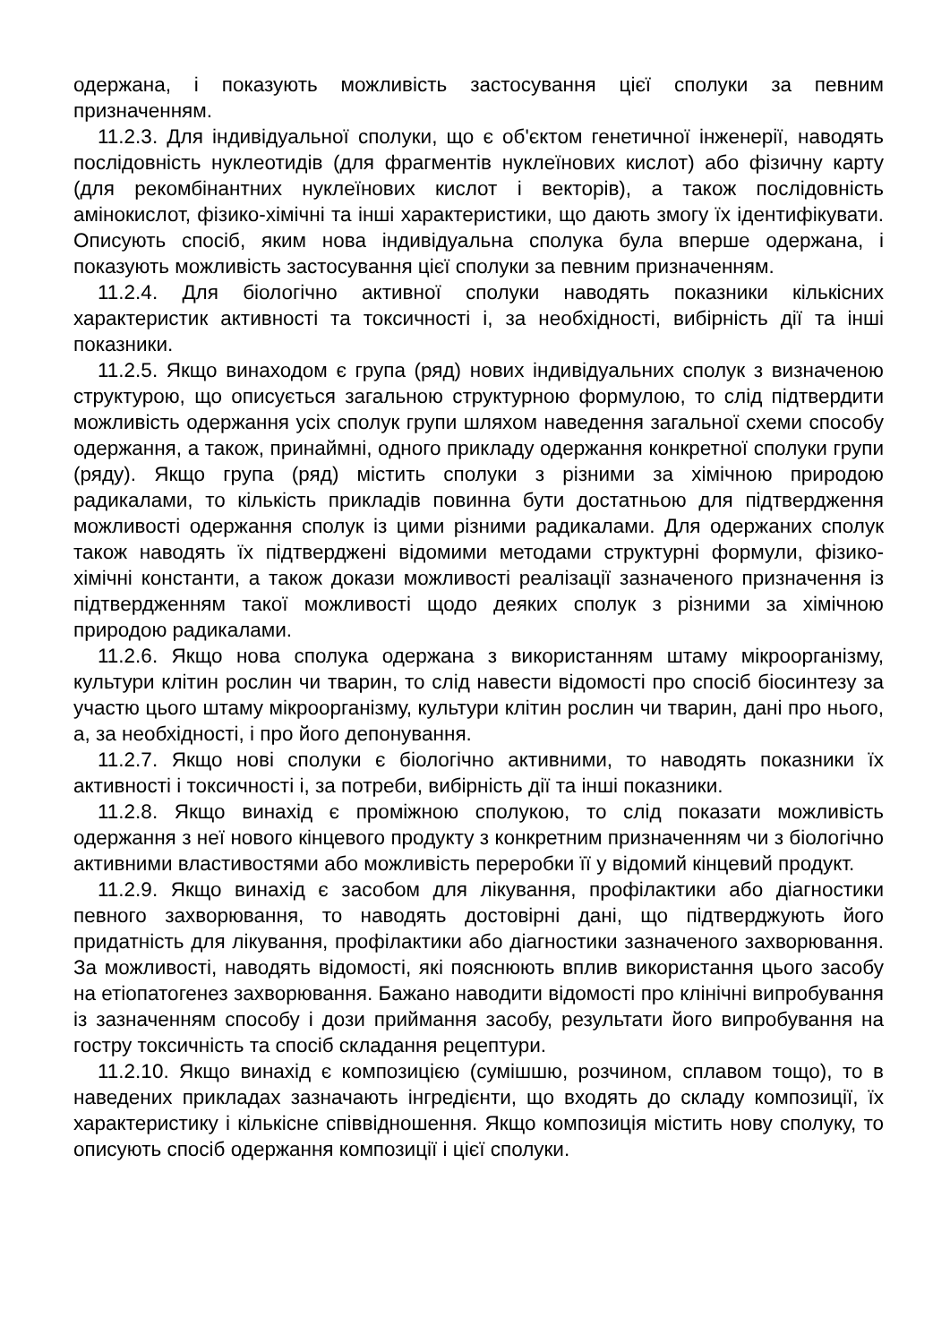одержана, і показують можливість застосування цієї сполуки за певним призначенням.
11.2.3. Для індивідуальної сполуки, що є об'єктом генетичної інженерії, наводять послідовність нуклеотидів (для фрагментів нуклеїнових кислот) або фізичну карту (для рекомбінантних нуклеїнових кислот і векторів), а також послідовність амінокислот, фізико-хімічні та інші характеристики, що дають змогу їх ідентифікувати. Описують спосіб, яким нова індивідуальна сполука була вперше одержана, і показують можливість застосування цієї сполуки за певним призначенням.
11.2.4. Для біологічно активної сполуки наводять показники кількісних характеристик активності та токсичності і, за необхідності, вибірність дії та інші показники.
11.2.5. Якщо винаходом є група (ряд) нових індивідуальних сполук з визначеною структурою, що описується загальною структурною формулою, то слід підтвердити можливість одержання усіх сполук групи шляхом наведення загальної схеми способу одержання, а також, принаймні, одного прикладу одержання конкретної сполуки групи (ряду). Якщо група (ряд) містить сполуки з різними за хімічною природою радикалами, то кількість прикладів повинна бути достатньою для підтвердження можливості одержання сполук із цими різними радикалами. Для одержаних сполук також наводять їх підтверджені відомими методами структурні формули, фізико-хімічні константи, а також докази можливості реалізації зазначеного призначення із підтвердженням такої можливості щодо деяких сполук з різними за хімічною природою радикалами.
11.2.6. Якщо нова сполука одержана з використанням штаму мікроорганізму, культури клітин рослин чи тварин, то слід навести відомості про спосіб біосинтезу за участю цього штаму мікроорганізму, культури клітин рослин чи тварин, дані про нього, а, за необхідності, і про його депонування.
11.2.7. Якщо нові сполуки є біологічно активними, то наводять показники їх активності і токсичності і, за потреби, вибірність дії та інші показники.
11.2.8. Якщо винахід є проміжною сполукою, то слід показати можливість одержання з неї нового кінцевого продукту з конкретним призначенням чи з біологічно активними властивостями або можливість переробки її у відомий кінцевий продукт.
11.2.9. Якщо винахід є засобом для лікування, профілактики або діагностики певного захворювання, то наводять достовірні дані, що підтверджують його придатність для лікування, профілактики або діагностики зазначеного захворювання. За можливості, наводять відомості, які пояснюють вплив використання цього засобу на етіопатогенез захворювання. Бажано наводити відомості про клінічні випробування із зазначенням способу і дози приймання засобу, результати його випробування на гостру токсичність та спосіб складання рецептури.
11.2.10. Якщо винахід є композицією (сумішшю, розчином, сплавом тощо), то в наведених прикладах зазначають інгредієнти, що входять до складу композиції, їх характеристику і кількісне співвідношення. Якщо композиція містить нову сполуку, то описують спосіб одержання композиції і цієї сполуки.